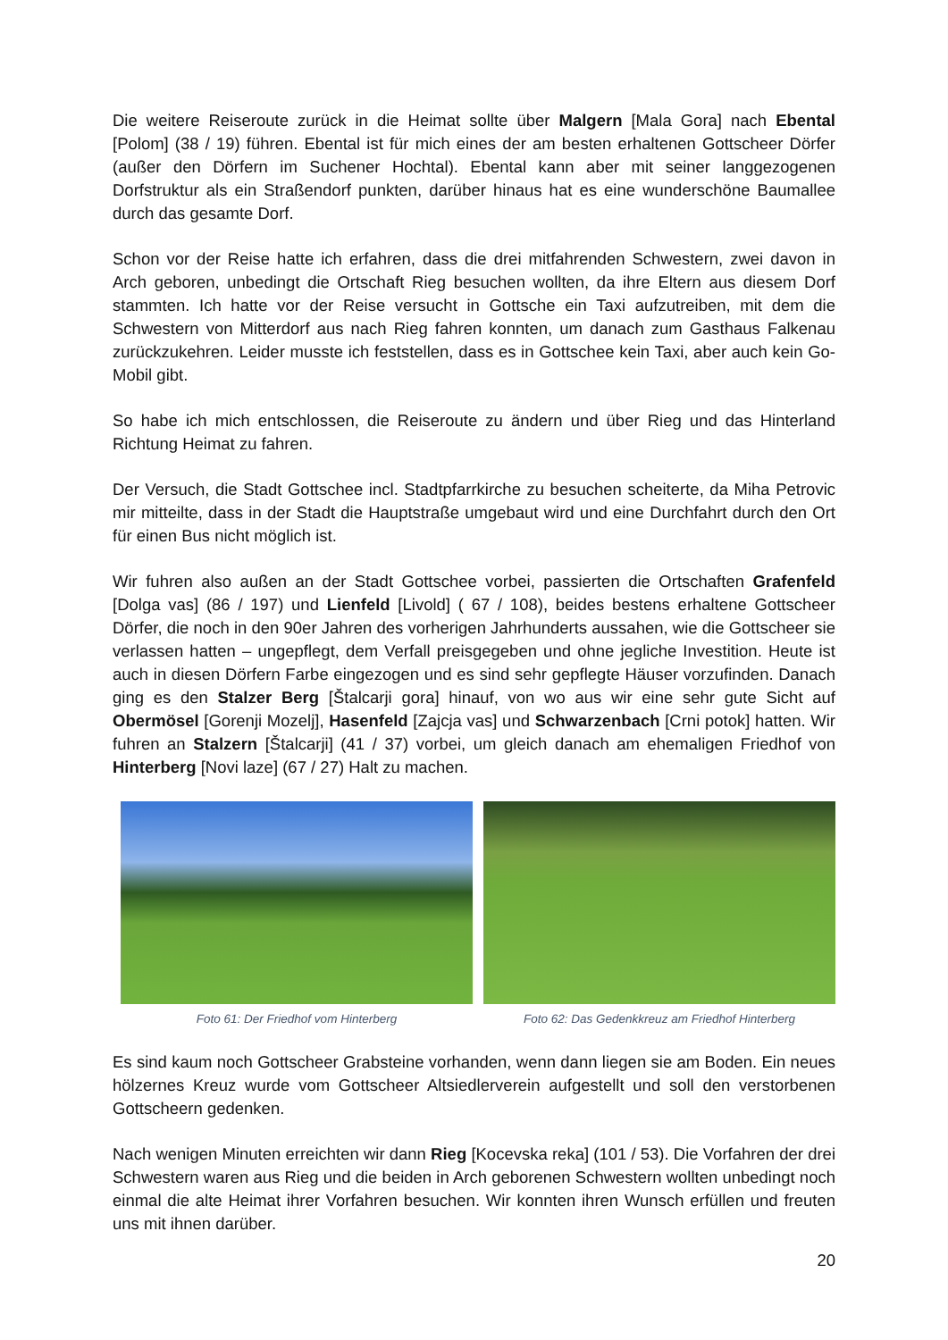Die weitere Reiseroute zurück in die Heimat sollte über Malgern [Mala Gora] nach Ebental [Polom] (38 / 19) führen. Ebental ist für mich eines der am besten erhaltenen Gottscheer Dörfer (außer den Dörfern im Suchener Hochtal). Ebental kann aber mit seiner langgezogenen Dorfstruktur als ein Straßendorf punkten, darüber hinaus hat es eine wunderschöne Baumallee durch das gesamte Dorf.
Schon vor der Reise hatte ich erfahren, dass die drei mitfahrenden Schwestern, zwei davon in Arch geboren, unbedingt die Ortschaft Rieg besuchen wollten, da ihre Eltern aus diesem Dorf stammten. Ich hatte vor der Reise versucht in Gottsche ein Taxi aufzutreiben, mit dem die Schwestern von Mitterdorf aus nach Rieg fahren konnten, um danach zum Gasthaus Falkenau zurückzukehren. Leider musste ich feststellen, dass es in Gottschee kein Taxi, aber auch kein Go-Mobil gibt.
So habe ich mich entschlossen, die Reiseroute zu ändern und über Rieg und das Hinterland Richtung Heimat zu fahren.
Der Versuch, die Stadt Gottschee incl. Stadtpfarrkirche zu besuchen scheiterte, da Miha Petrovic mir mitteilte, dass in der Stadt die Hauptstraße umgebaut wird und eine Durchfahrt durch den Ort für einen Bus nicht möglich ist.
Wir fuhren also außen an der Stadt Gottschee vorbei, passierten die Ortschaften Grafenfeld [Dolga vas] (86 / 197) und Lienfeld [Livold] ( 67 / 108), beides bestens erhaltene Gottscheer Dörfer, die noch in den 90er Jahren des vorherigen Jahrhunderts aussahen, wie die Gottscheer sie verlassen hatten – ungepflegt, dem Verfall preisgegeben und ohne jegliche Investition. Heute ist auch in diesen Dörfern Farbe eingezogen und es sind sehr gepflegte Häuser vorzufinden. Danach ging es den Stalzer Berg [Štalcarji gora] hinauf, von wo aus wir eine sehr gute Sicht auf Obermösel [Gorenji Mozelj], Hasenfeld [Zajcja vas] und Schwarzenbach [Crni potok] hatten. Wir fuhren an Stalzern [Štalcarji] (41 / 37) vorbei, um gleich danach am ehemaligen Friedhof von Hinterberg [Novi laze] (67 / 27) Halt zu machen.
Foto 61: Der Friedhof vom Hinterberg
Foto 62: Das Gedenkkreuz am Friedhof Hinterberg
Es sind kaum noch Gottscheer Grabsteine vorhanden, wenn dann liegen sie am Boden. Ein neues hölzernes Kreuz wurde vom Gottscheer Altsiedlerverein aufgestellt und soll den verstorbenen Gottscheern gedenken.
Nach wenigen Minuten erreichten wir dann Rieg [Kocevska reka] (101 / 53). Die Vorfahren der drei Schwestern waren aus Rieg und die beiden in Arch geborenen Schwestern wollten unbedingt noch einmal die alte Heimat ihrer Vorfahren besuchen. Wir konnten ihren Wunsch erfüllen und freuten uns mit ihnen darüber.
20